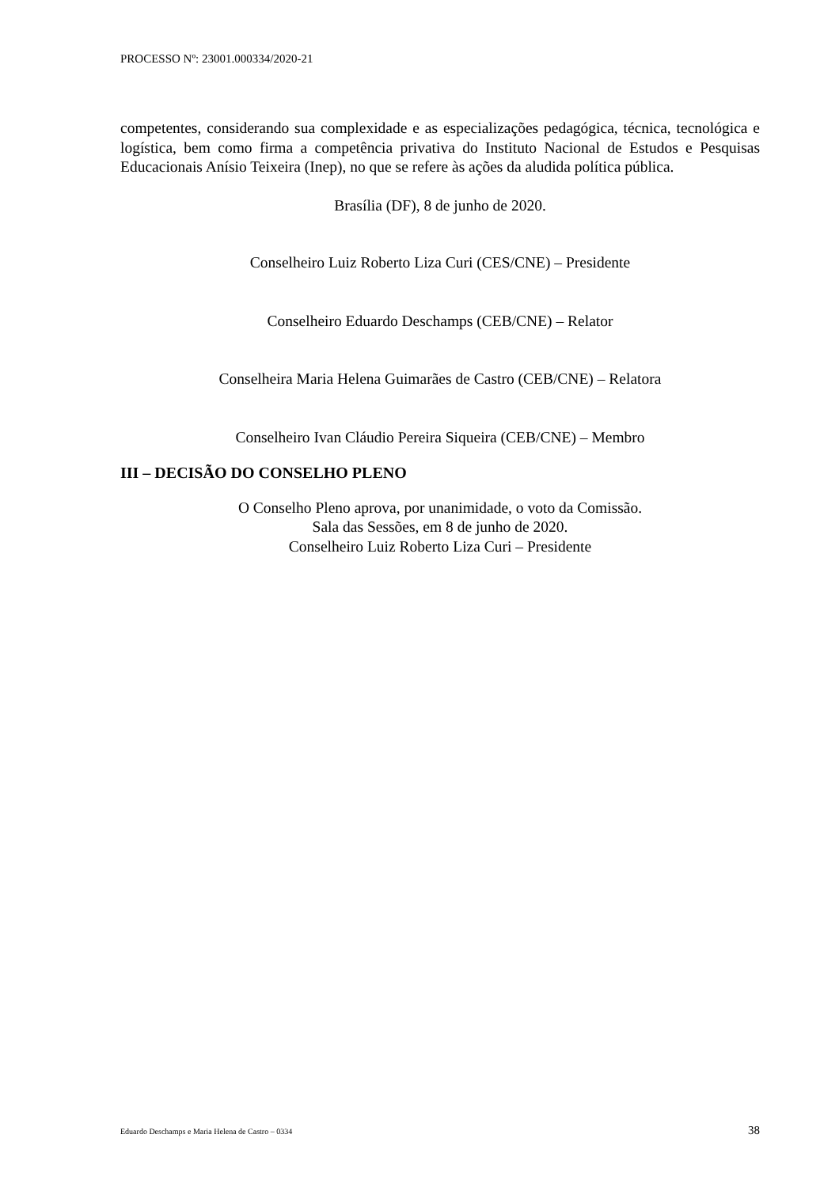PROCESSO Nº: 23001.000334/2020-21
competentes, considerando sua complexidade e as especializações pedagógica, técnica, tecnológica e logística, bem como firma a competência privativa do Instituto Nacional de Estudos e Pesquisas Educacionais Anísio Teixeira (Inep), no que se refere às ações da aludida política pública.
Brasília (DF), 8 de junho de 2020.
Conselheiro Luiz Roberto Liza Curi (CES/CNE) – Presidente
Conselheiro Eduardo Deschamps (CEB/CNE) – Relator
Conselheira Maria Helena Guimarães de Castro (CEB/CNE) – Relatora
Conselheiro Ivan Cláudio Pereira Siqueira (CEB/CNE) – Membro
III – DECISÃO DO CONSELHO PLENO
O Conselho Pleno aprova, por unanimidade, o voto da Comissão.
Sala das Sessões, em 8 de junho de 2020.
Conselheiro Luiz Roberto Liza Curi – Presidente
Eduardo Deschamps e Maria Helena de Castro – 0334 38